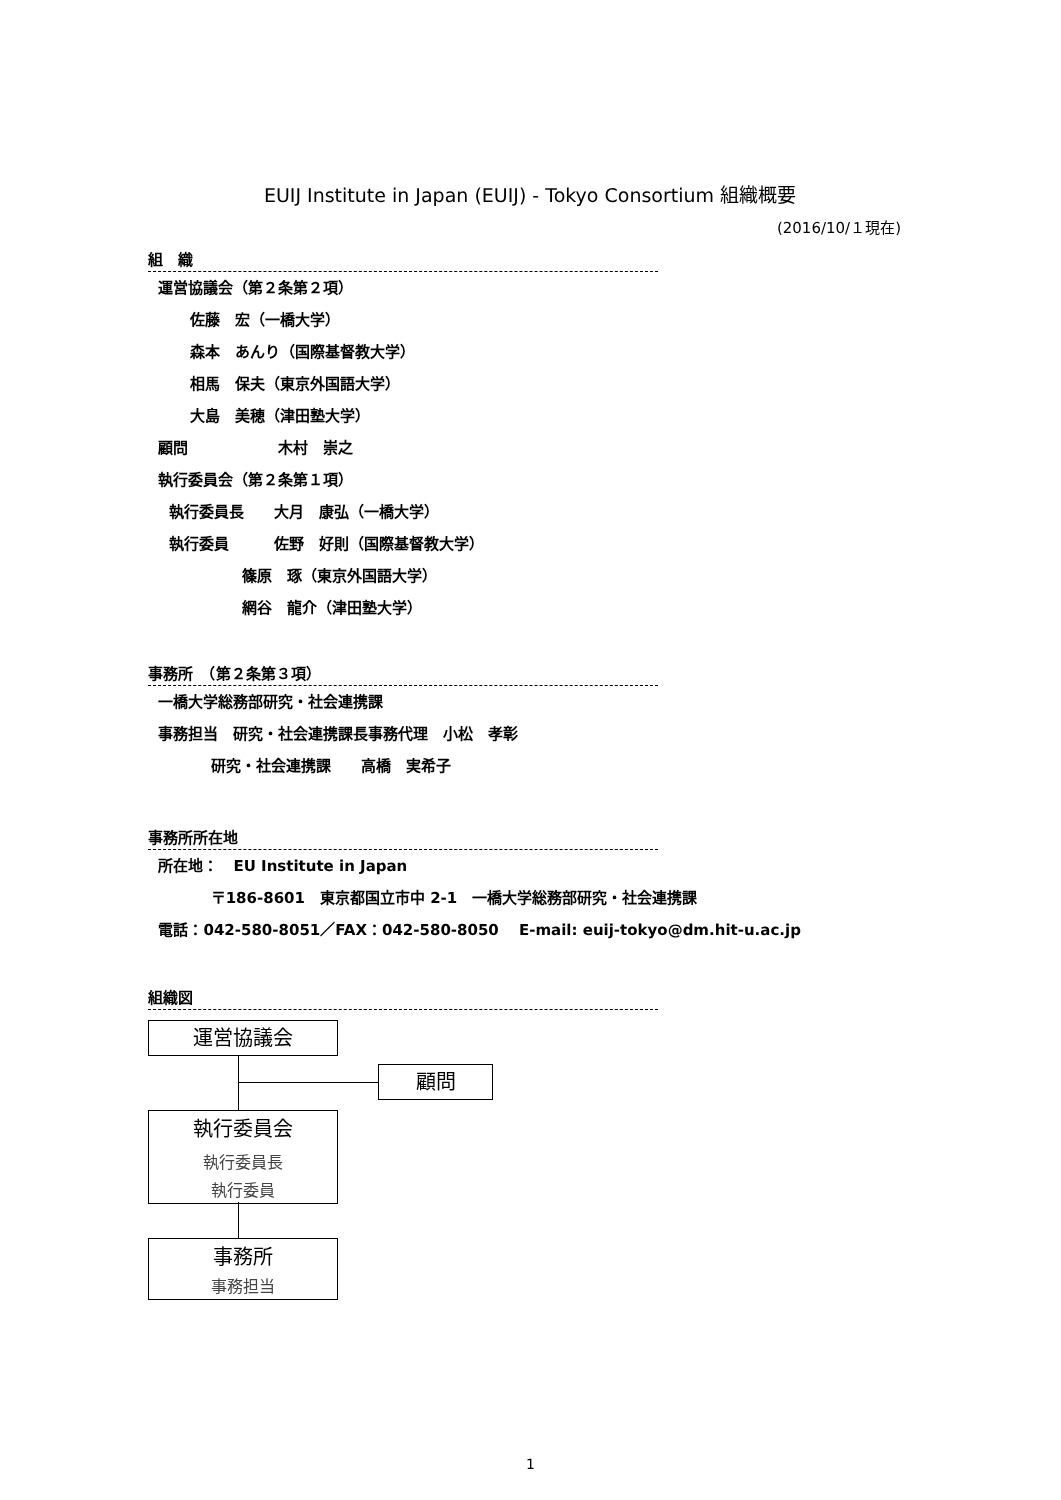EUIJ Institute in Japan (EUIJ) - Tokyo Consortium 組織概要
(2016/10/１現在)
組　織
運営協議会（第２条第２項）
佐藤　宏（一橋大学）
森本　あんり（国際基督教大学）
相馬　保夫（東京外国語大学）
大島　美穂（津田塾大学）
顧問　　　　　　木村　崇之
執行委員会（第２条第１項）
執行委員長　　大月　康弘（一橋大学）
執行委員　　　佐野　好則（国際基督教大学）
篠原　琢（東京外国語大学）
網谷　龍介（津田塾大学）
事務所　（第２条第３項）
一橋大学総務部研究・社会連携課
事務担当　研究・社会連携課長事務代理　小松　孝彰
研究・社会連携課　　高橋　実希子
事務所所在地
所在地：　EU Institute in Japan
〒186-8601　東京都国立市中 2-1　一橋大学総務部研究・社会連携課
電話：042-580-8051／FAX：042-580-8050　 E-mail: euij-tokyo@dm.hit-u.ac.jp
組織図
運営協議会
顧問
執行委員会
執行委員長
執行委員
事務所
事務担当
1